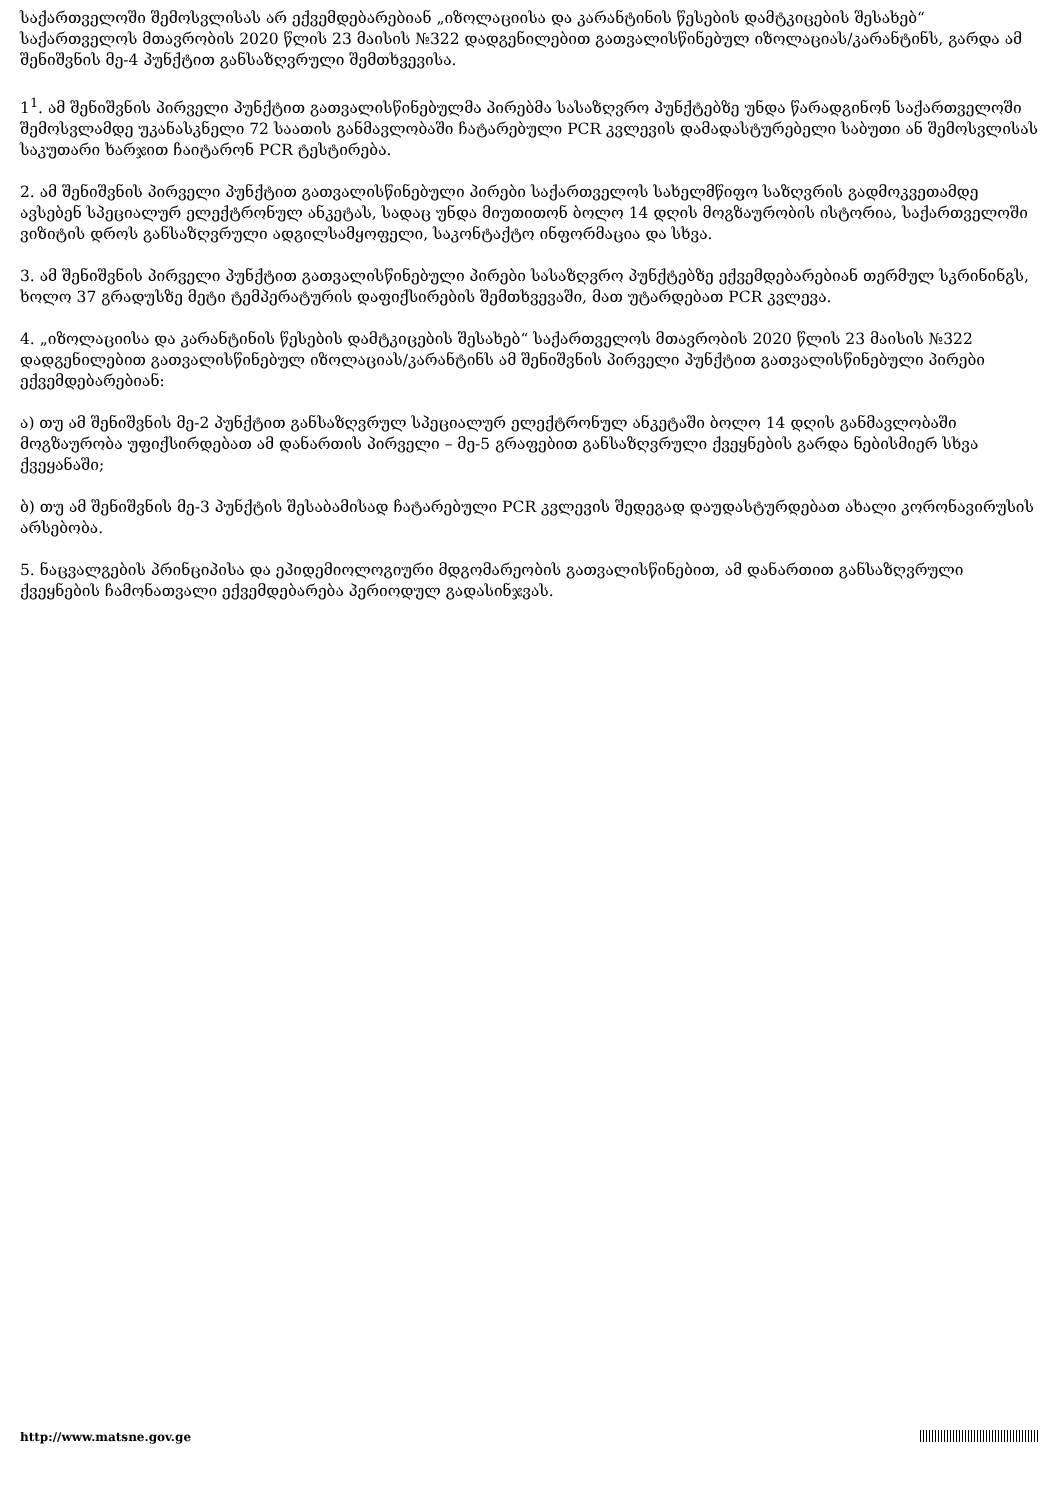საქართველოში შემოსვლისას არ ექვემდებარებიან „იზოლაციისა და კარანტინის წესების დამტკიცების შესახებ“ საქართველოს მთავრობის 2020 წლის 23 მაისის №322 დადგენილებით გათვალისწინებულ იზოლაციას/კარანტინს, გარდა ამ შენიშვნის მე-4 პუნქტით განსაზღვრული შემთხვევისა.
1<sup>1</sup>. ამ შენიშვნის პირველი პუნქტით გათვალისწინებულმა პირებმა სასაზღვრო პუნქტებზე უნდა წარადგინონ საქართველოში შემოსვლამდე უკანასკნელი 72 საათის განმავლობაში ჩატარებული PCR კვლევის დამადასტურებელი საბუთი ან შემოსვლისას საკუთარი ხარჯით ჩაიტარონ PCR ტესტირება.
2. ამ შენიშვნის პირველი პუნქტით გათვალისწინებული პირები საქართველოს სახელმწიფო საზღვრის გადმოკვეთამდე ავსებენ სპეციალურ ელექტრონულ ანკეტას, სადაც უნდა მიუთითონ ბოლო 14 დღის მოგზაურობის ისტორია, საქართველოში ვიზიტის დროს განსაზღვრული ადგილსამყოფელი, საკონტაქტო ინფორმაცია და სხვა.
3. ამ შენიშვნის პირველი პუნქტით გათვალისწინებული პირები სასაზღვრო პუნქტებზე ექვემდებარებიან თერმულ სკრინინგს, ხოლო 37 გრადუსზე მეტი ტემპერატურის დაფიქსირების შემთხვევაში, მათ უტარდებათ PCR კვლევა.
4. „იზოლაციისა და კარანტინის წესების დამტკიცების შესახებ“ საქართველოს მთავრობის 2020 წლის 23 მაისის №322 დადგენილებით გათვალისწინებულ იზოლაციას/კარანტინს ამ შენიშვნის პირველი პუნქტით გათვალისწინებული პირები ექვემდებარებიან:
ა) თუ ამ შენიშვნის მე-2 პუნქტით განსაზღვრულ სპეციალურ ელექტრონულ ანკეტაში ბოლო 14 დღის განმავლობაში მოგზაურობა უფიქსირდებათ ამ დანართის პირველი – მე-5 გრაფებით განსაზღვრული ქვეყნების გარდა ნებისმიერ სხვა ქვეყანაში;
ბ) თუ ამ შენიშვნის მე-3 პუნქტის შესაბამისად ჩატარებული PCR კვლევის შედეგად დაუდასტურდებათ ახალი კორონავირუსის არსებობა.
5. ნაცვალგების პრინციპისა და ეპიდემიოლოგიური მდგომარეობის გათვალისწინებით, ამ დანართით განსაზღვრული ქვეყნების ჩამონათვალი ექვემდებარება პერიოდულ გადასინჯვას.
http://www.matsne.gov.ge